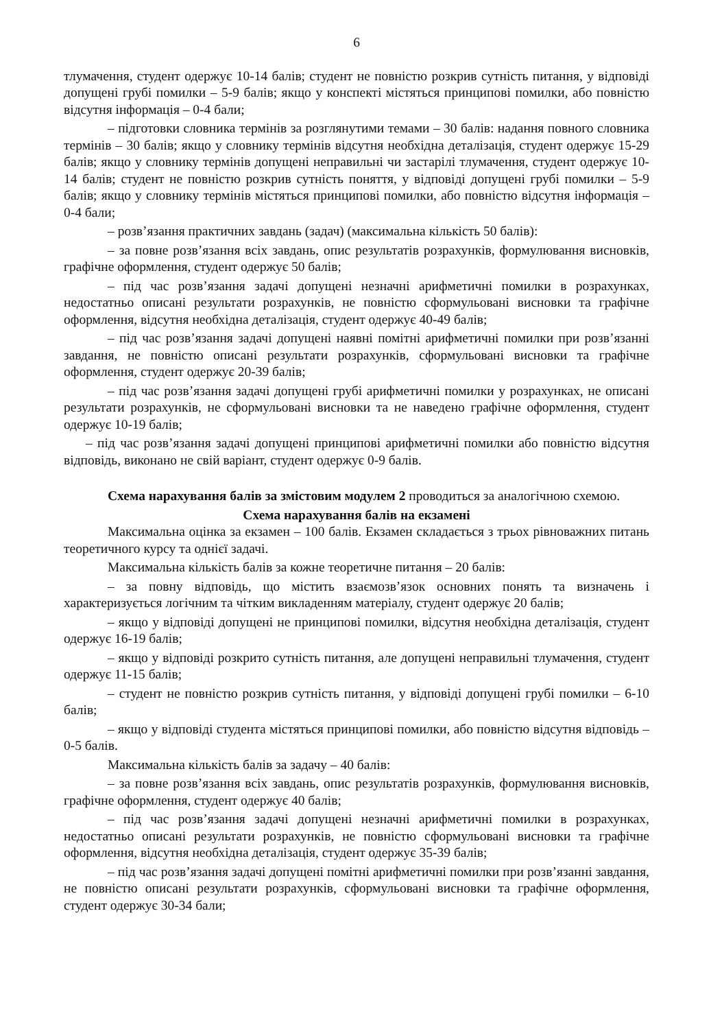6
тлумачення, студент одержує 10-14 балів; студент не повністю розкрив сутність питання, у відповіді допущені грубі помилки – 5-9 балів; якщо у конспекті містяться принципові помилки, або повністю відсутня інформація – 0-4 бали;
– підготовки словника термінів за розглянутими темами – 30 балів: надання повного словника термінів – 30 балів; якщо у словнику термінів відсутня необхідна деталізація, студент одержує 15-29 балів; якщо у словнику термінів допущені неправильні чи застарілі тлумачення, студент одержує 10-14 балів; студент не повністю розкрив сутність поняття, у відповіді допущені грубі помилки – 5-9 балів; якщо у словнику термінів містяться принципові помилки, або повністю відсутня інформація – 0-4 бали;
– розв’язання практичних завдань (задач) (максимальна кількість 50 балів):
– за повне розв’язання всіх завдань, опис результатів розрахунків, формулювання висновків, графічне оформлення, студент одержує 50 балів;
– під час розв’язання задачі допущені незначні арифметичні помилки в розрахунках, недостатньо описані результати розрахунків, не повністю сформульовані висновки та графічне оформлення, відсутня необхідна деталізація, студент одержує 40-49 балів;
– під час розв’язання задачі допущені наявні помітні арифметичні помилки при розв’язанні завдання, не повністю описані результати розрахунків, сформульовані висновки та графічне оформлення, студент одержує 20-39 балів;
– під час розв’язання задачі допущені грубі арифметичні помилки у розрахунках, не описані результати розрахунків, не сформульовані висновки та не наведено графічне оформлення, студент одержує 10-19 балів;
– під час розв’язання задачі допущені принципові арифметичні помилки або повністю відсутня відповідь, виконано не свій варіант, студент одержує 0-9 балів.
Схема нарахування балів за змістовим модулем 2 проводиться за аналогічною схемою.
Схема нарахування балів на екзамені
Максимальна оцінка за екзамен – 100 балів. Екзамен складається з трьох рівноважних питань теоретичного курсу та однієї задачі.
Максимальна кількість балів за кожне теоретичне питання – 20 балів:
– за повну відповідь, що містить взаємозв’язок основних понять та визначень і характеризується логічним та чітким викладенням матеріалу, студент одержує 20 балів;
– якщо у відповіді допущені не принципові помилки, відсутня необхідна деталізація, студент одержує 16-19 балів;
– якщо у відповіді розкрито сутність питання, але допущені неправильні тлумачення, студент одержує 11-15 балів;
– студент не повністю розкрив сутність питання, у відповіді допущені грубі помилки – 6-10 балів;
– якщо у відповіді студента містяться принципові помилки, або повністю відсутня відповідь – 0-5 балів.
Максимальна кількість балів за задачу – 40 балів:
– за повне розв’язання всіх завдань, опис результатів розрахунків, формулювання висновків, графічне оформлення, студент одержує 40 балів;
– під час розв’язання задачі допущені незначні арифметичні помилки в розрахунках, недостатньо описані результати розрахунків, не повністю сформульовані висновки та графічне оформлення, відсутня необхідна деталізація, студент одержує 35-39 балів;
– під час розв’язання задачі допущені помітні арифметичні помилки при розв’язанні завдання, не повністю описані результати розрахунків, сформульовані висновки та графічне оформлення, студент одержує 30-34 бали;